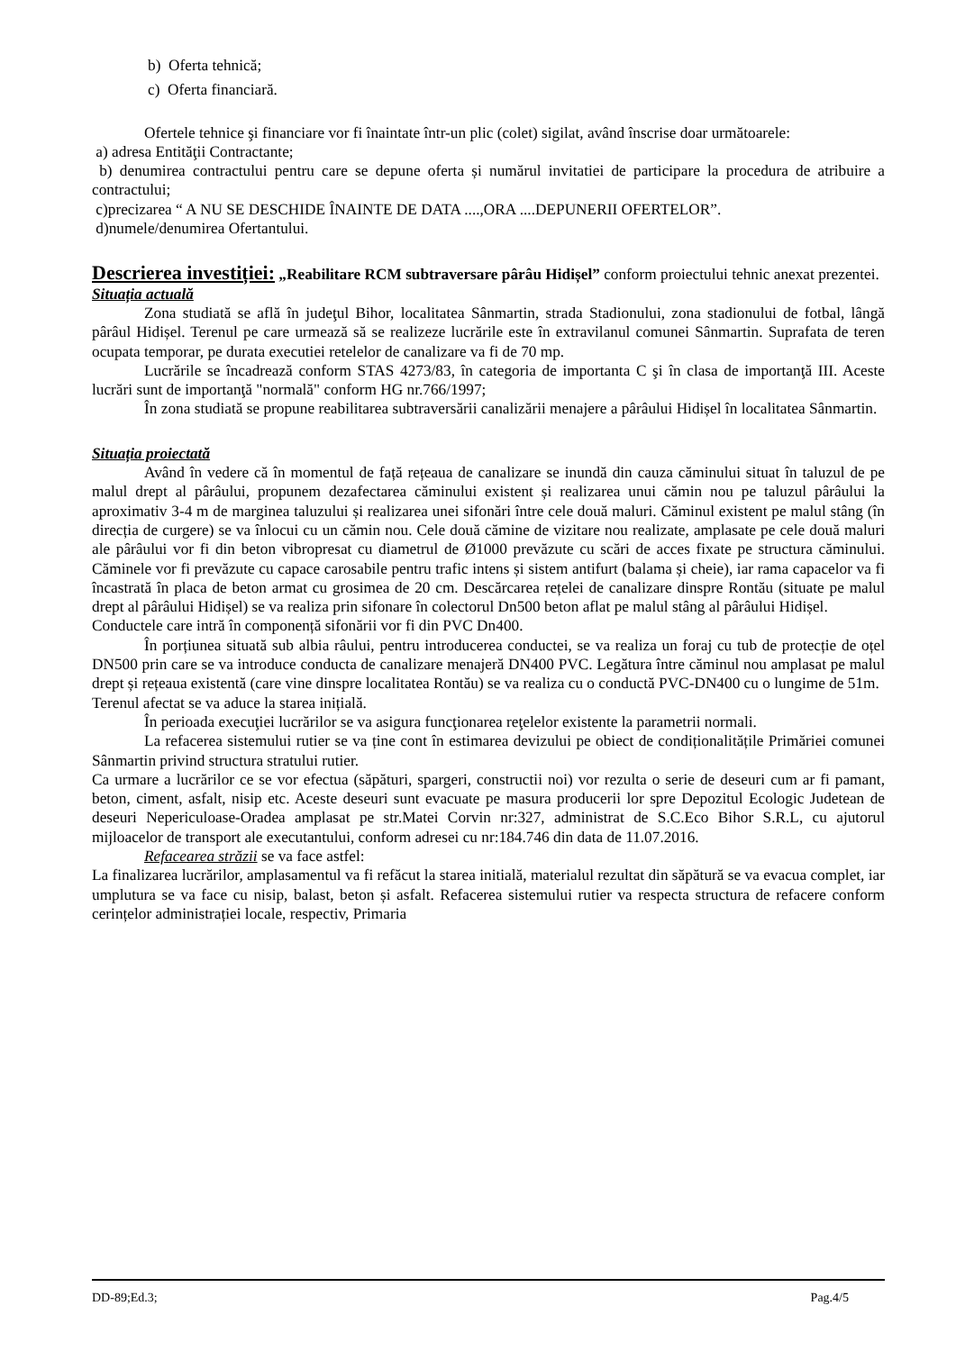b) Oferta tehnică;
c) Oferta financiară.
Ofertele tehnice şi financiare vor fi înaintate într-un plic (colet) sigilat, având înscrise doar următoarele:
a) adresa Entităţii Contractante;
b) denumirea contractului pentru care se depune oferta și numărul invitatiei de participare la procedura de atribuire a contractului;
c)precizarea “ A NU SE DESCHIDE ÎNAINTE DE DATA ....,ORA ....DEPUNERII OFERTELOR”.
d)numele/denumirea Ofertantului.
Descrierea investiției: „Reabilitare RCM subtraversare pârâu Hidișel” conform proiectului tehnic anexat prezentei.
Situația actuală
Zona studiată se află în judeţul Bihor, localitatea Sânmartin, strada Stadionului, zona stadionului de fotbal, lângă pârâul Hidișel. Terenul pe care urmează să se realizeze lucrările este în extravilanul comunei Sânmartin. Suprafata de teren ocupata temporar, pe durata executiei retelelor de canalizare va fi de 70 mp.
Lucrările se încadrează conform STAS 4273/83, în categoria de importanta C şi în clasa de importanţă III. Aceste lucrări sunt de importanţă "normală" conform HG nr.766/1997;
În zona studiată se propune reabilitarea subtraversării canalizării menajere a pârâului Hidișel în localitatea Sânmartin.
Situația proiectată
Având în vedere că în momentul de față rețeaua de canalizare se inundă din cauza căminului situat în taluzul de pe malul drept al pârâului, propunem dezafectarea căminului existent și realizarea unui cămin nou pe taluzul pârâului la aproximativ 3-4 m de marginea taluzului și realizarea unei sifonări între cele două maluri. Căminul existent pe malul stâng (în direcția de curgere) se va înlocui cu un cămin nou. Cele două cămine de vizitare nou realizate, amplasate pe cele două maluri ale pârâului vor fi din beton vibropresat cu diametrul de Ø1000 prevăzute cu scări de acces fixate pe structura căminului. Căminele vor fi prevăzute cu capace carosabile pentru trafic intens și sistem antifurt (balama și cheie), iar rama capacelor va fi încastrată în placa de beton armat cu grosimea de 20 cm. Descărcarea rețelei de canalizare dinspre Rontău (situate pe malul drept al pârâului Hidișel) se va realiza prin sifonare în colectorul Dn500 beton aflat pe malul stâng al pârâului Hidișel.
Conductele care intră în componență sifonării vor fi din PVC Dn400.
În porțiunea situată sub albia râului, pentru introducerea conductei, se va realiza un foraj cu tub de protecție de oțel DN500 prin care se va introduce conducta de canalizare menajeră DN400 PVC. Legătura între căminul nou amplasat pe malul drept și rețeaua existentă (care vine dinspre localitatea Rontău) se va realiza cu o conductă PVC-DN400 cu o lungime de 51m.
Terenul afectat se va aduce la starea inițială.
În perioada execuţiei lucrărilor se va asigura funcţionarea reţelelor existente la parametrii normali.
La refacerea sistemului rutier se va ține cont în estimarea devizului pe obiect de condiționalitățile Primăriei comunei Sânmartin privind structura stratului rutier.
Ca urmare a lucrărilor ce se vor efectua (săpături, spargeri, constructii noi) vor rezulta o serie de deseuri cum ar fi pamant, beton, ciment, asfalt, nisip etc. Aceste deseuri sunt evacuate pe masura producerii lor spre Depozitul Ecologic Judetean de deseuri Nepericuloase-Oradea amplasat pe str.Matei Corvin nr:327, administrat de S.C.Eco Bihor S.R.L, cu ajutorul mijloacelor de transport ale executantului, conform adresei cu nr:184.746 din data de 11.07.2016.
Refacearea străzii se va face astfel:
La finalizarea lucrărilor, amplasamentul va fi refăcut la starea initială, materialul rezultat din săpătură se va evacua complet, iar umplutura se va face cu nisip, balast, beton și asfalt. Refacerea sistemului rutier va respecta structura de refacere conform cerințelor administrației locale, respectiv, Primaria
DD-89;Ed.3; Pag.4/5